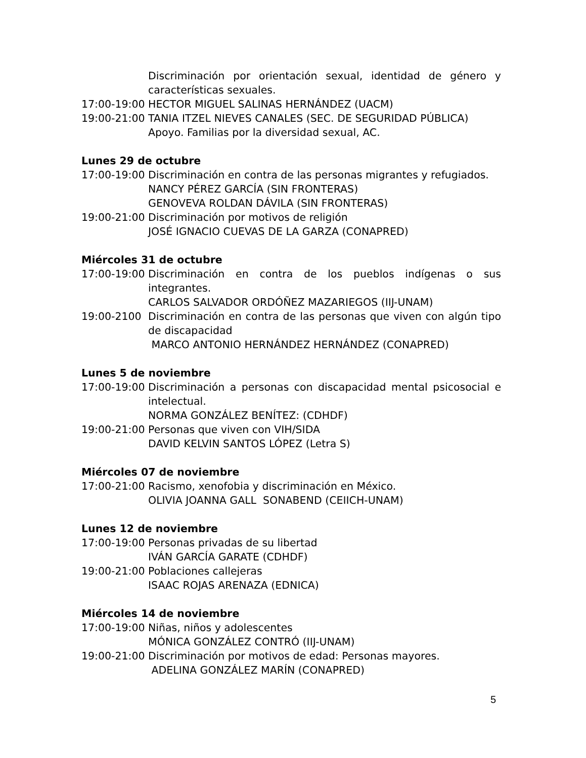Discriminación por orientación sexual, identidad de género y características sexuales.
17:00-19:00 HECTOR MIGUEL SALINAS HERNÁNDEZ (UACM)
19:00-21:00 TANIA ITZEL NIEVES CANALES (SEC. DE SEGURIDAD PÚBLICA)
Apoyo. Familias por la diversidad sexual, AC.
Lunes 29 de octubre
17:00-19:00 Discriminación en contra de las personas migrantes y refugiados.
NANCY PÉREZ GARCÍA (SIN FRONTERAS)
GENOVEVA ROLDAN DÁVILA (SIN FRONTERAS)
19:00-21:00 Discriminación por motivos de religión
JOSÉ IGNACIO CUEVAS DE LA GARZA (CONAPRED)
Miércoles 31 de octubre
17:00-19:00 Discriminación en contra de los pueblos indígenas o sus integrantes.
CARLOS SALVADOR ORDÓÑEZ MAZARIEGOS (IIJ-UNAM)
19:00-2100 Discriminación en contra de las personas que viven con algún tipo de discapacidad
MARCO ANTONIO HERNÁNDEZ HERNÁNDEZ (CONAPRED)
Lunes 5 de noviembre
17:00-19:00 Discriminación a personas con discapacidad mental psicosocial e intelectual.
NORMA GONZÁLEZ BENÍTEZ: (CDHDF)
19:00-21:00 Personas que viven con VIH/SIDA
DAVID KELVIN SANTOS LÓPEZ (Letra S)
Miércoles 07 de noviembre
17:00-21:00 Racismo, xenofobia y discriminación en México.
OLIVIA JOANNA GALL SONABEND (CEIICH-UNAM)
Lunes 12 de noviembre
17:00-19:00 Personas privadas de su libertad
IVÁN GARCÍA GARATE (CDHDF)
19:00-21:00 Poblaciones callejeras
ISAAC ROJAS ARENAZA (EDNICA)
Miércoles 14 de noviembre
17:00-19:00 Niñas, niños y adolescentes
MÓNICA GONZÁLEZ CONTRÓ (IIJ-UNAM)
19:00-21:00 Discriminación por motivos de edad: Personas mayores.
ADELINA GONZÁLEZ MARÍN (CONAPRED)
5